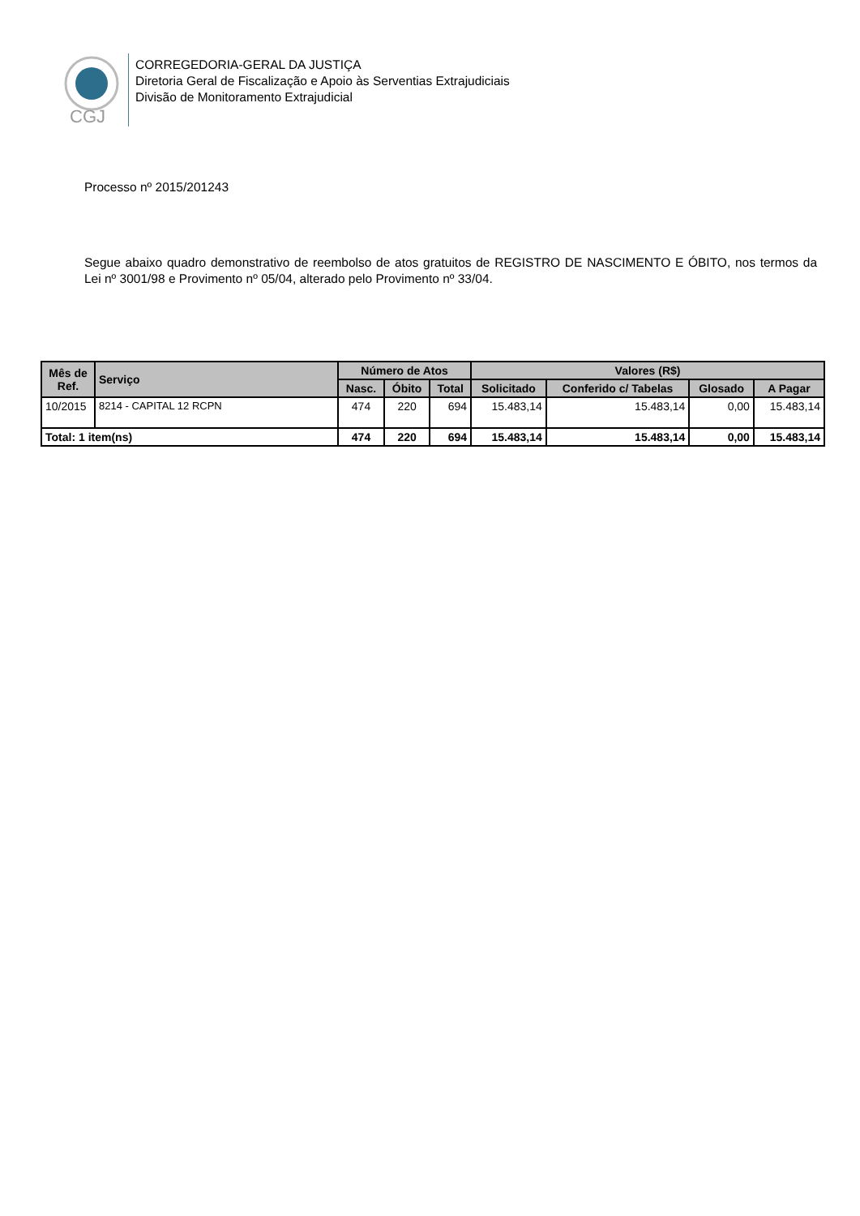CGJ
CORREGEDORIA-GERAL DA JUSTIÇA
Diretoria Geral de Fiscalização e Apoio às Serventias Extrajudiciais
Divisão de Monitoramento Extrajudicial
Processo nº 2015/201243
Segue abaixo quadro demonstrativo de reembolso de atos gratuitos de REGISTRO DE NASCIMENTO E ÓBITO, nos termos da Lei nº 3001/98 e Provimento nº 05/04, alterado pelo Provimento nº 33/04.
| Mês de Ref. | Serviço | Número de Atos | | | Valores (R$) | | | |
| --- | --- | --- | --- | --- | --- | --- | --- | --- |
| | | Nasc. | Óbito | Total | Solicitado | Conferido c/ Tabelas | Glosado | A Pagar |
| 10/2015 | 8214 - CAPITAL 12 RCPN | 474 | 220 | 694 | 15.483,14 | 15.483,14 | 0,00 | 15.483,14 |
| Total: 1 item(ns) | | 474 | 220 | 694 | 15.483,14 | 15.483,14 | 0,00 | 15.483,14 |